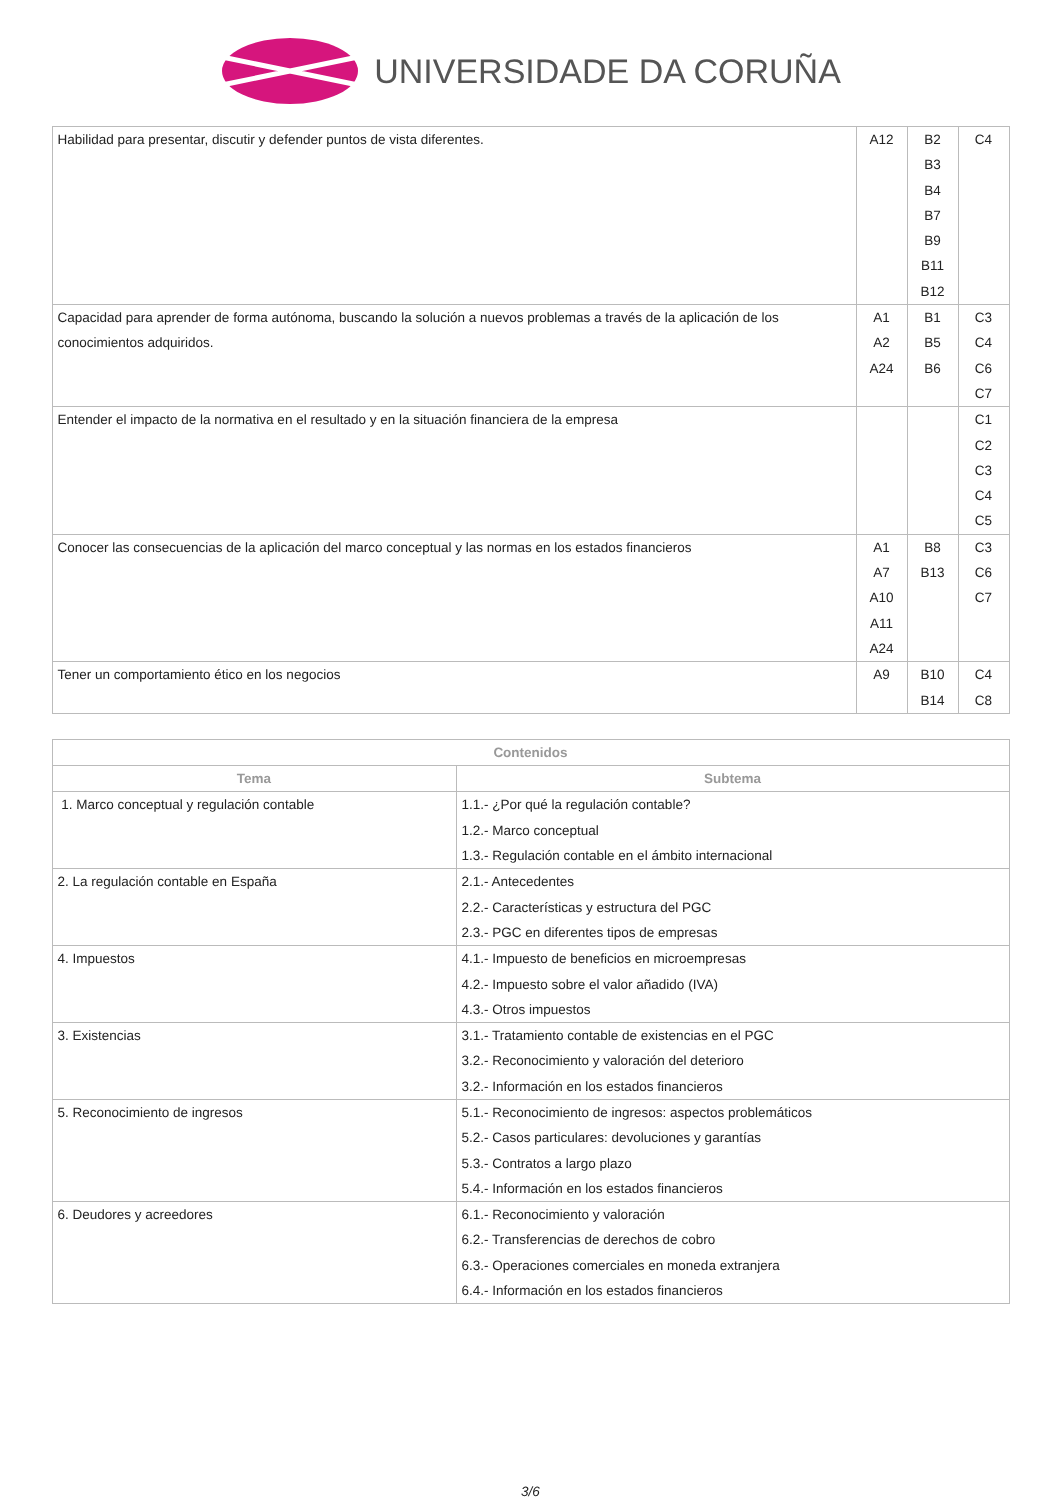UNIVERSIDADE DA CORUÑA
| Habilidad para presentar, discutir y defender puntos de vista diferentes. | A12 | B2 B3 B4 B7 B9 B11 B12 | C4 |
| Capacidad para aprender de forma autónoma, buscando la solución a nuevos problemas a través de la aplicación de los conocimientos adquiridos. | A1 A2 A24 | B1 B5 B6 | C3 C4 C6 C7 |
| Entender el impacto de la normativa en el resultado y en la situación financiera de la empresa | | | C1 C2 C3 C4 C5 |
| Conocer las consecuencias de la aplicación del marco conceptual y las normas en los estados financieros | A1 A7 A10 A11 A24 | B8 B13 | C3 C6 C7 |
| Tener un comportamiento ético en los negocios | A9 | B10 B14 | C4 C8 |
| Contenidos | |
| --- | --- |
| Tema | Subtema |
| 1. Marco conceptual y regulación contable | 1.1.- ¿Por qué la regulación contable? 1.2.- Marco conceptual 1.3.- Regulación contable en el ámbito internacional |
| 2. La regulación contable en España | 2.1.- Antecedentes 2.2.- Características y estructura del PGC 2.3.- PGC en diferentes tipos de empresas |
| 4. Impuestos | 4.1.- Impuesto de beneficios en microempresas 4.2.- Impuesto sobre el valor añadido (IVA) 4.3.- Otros impuestos |
| 3. Existencias | 3.1.- Tratamiento contable de existencias en el PGC 3.2.- Reconocimiento y valoración del deterioro 3.2.- Información en los estados financieros |
| 5. Reconocimiento de ingresos | 5.1.- Reconocimiento de ingresos: aspectos problemáticos 5.2.- Casos particulares: devoluciones y garantías 5.3.- Contratos a largo plazo 5.4.- Información en los estados financieros |
| 6. Deudores y acreedores | 6.1.- Reconocimiento y valoración 6.2.- Transferencias de derechos de cobro 6.3.- Operaciones comerciales en moneda extranjera 6.4.- Información en los estados financieros |
3/6